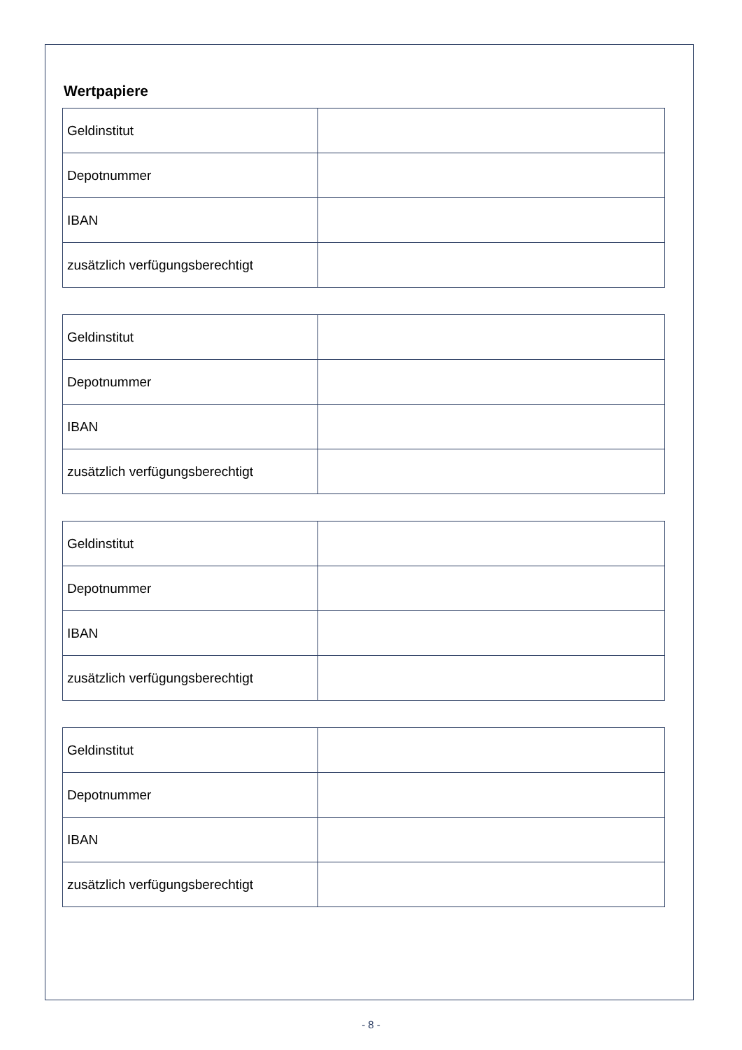Wertpapiere
| Geldinstitut | |
| Depotnummer | |
| IBAN | |
| zusätzlich verfügungsberechtigt | |
| Geldinstitut | |
| Depotnummer | |
| IBAN | |
| zusätzlich verfügungsberechtigt | |
| Geldinstitut | |
| Depotnummer | |
| IBAN | |
| zusätzlich verfügungsberechtigt | |
| Geldinstitut | |
| Depotnummer | |
| IBAN | |
| zusätzlich verfügungsberechtigt | |
- 8 -